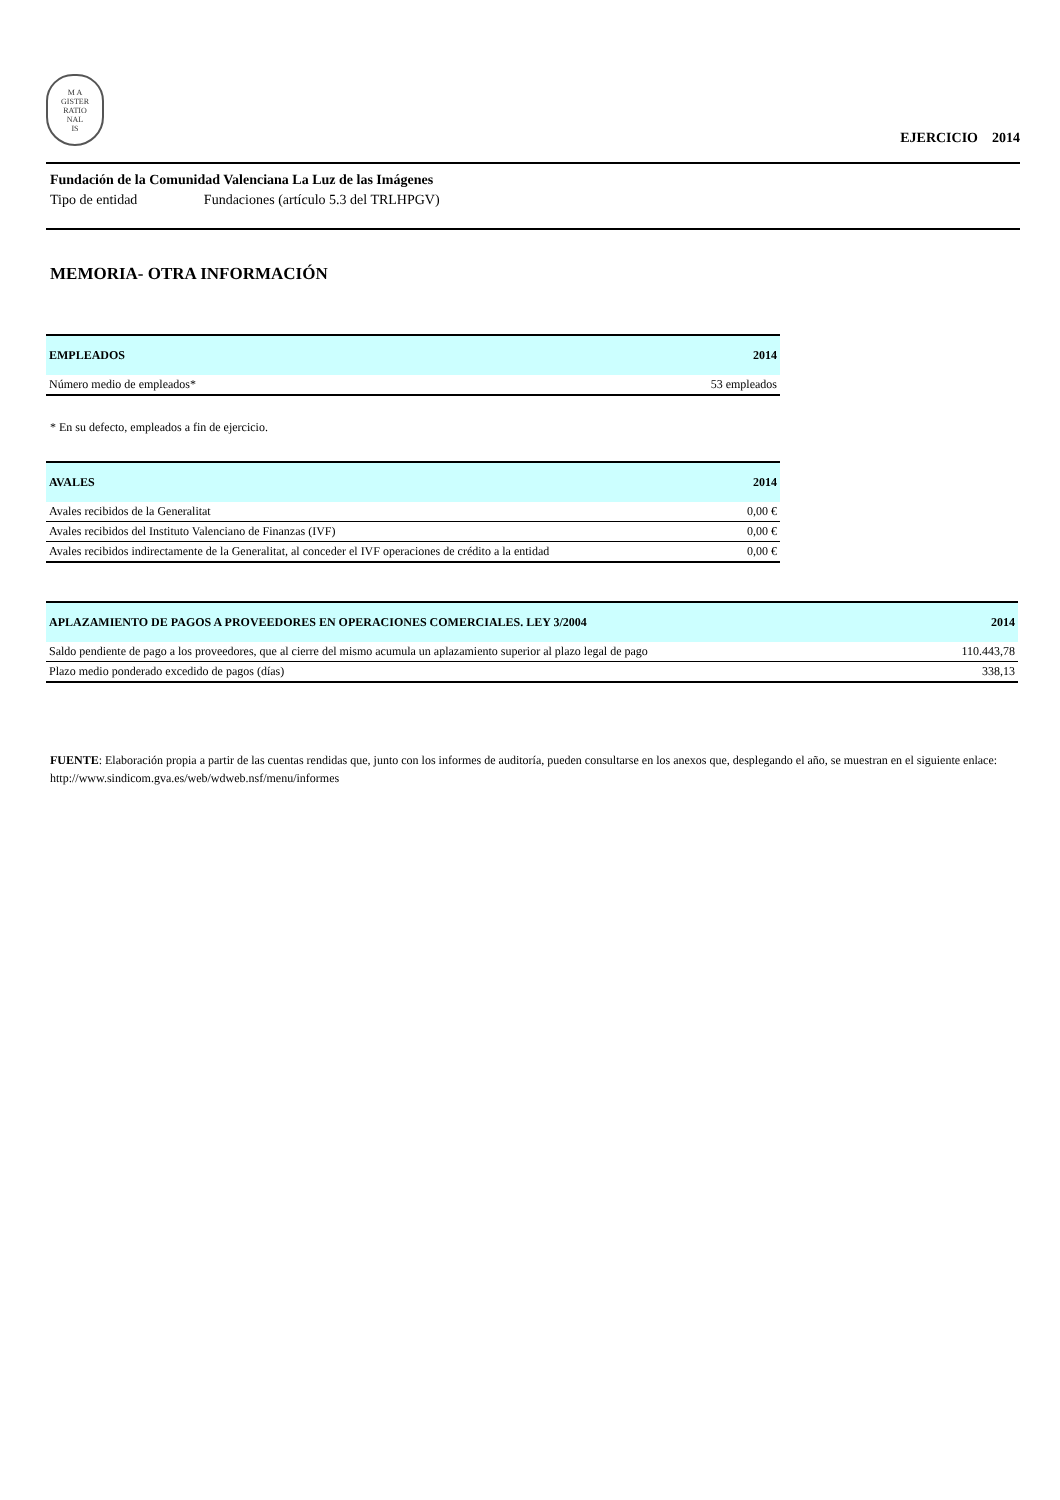M A
GISTER
RATIO
NAL
IS
EJERCICIO 2014
Fundación de la Comunidad Valenciana La Luz de las Imágenes
Tipo de entidad Fundaciones (artículo 5.3 del TRLHPGV)
MEMORIA- OTRA INFORMACIÓN
| EMPLEADOS | 2014 |
| --- | --- |
| Número medio de empleados* | 53 empleados |
* En su defecto, empleados a fin de ejercicio.
| AVALES | 2014 |
| --- | --- |
| Avales recibidos de la Generalitat | 0,00 € |
| Avales recibidos del Instituto Valenciano de Finanzas (IVF) | 0,00 € |
| Avales recibidos indirectamente de la Generalitat, al conceder el IVF operaciones de crédito a la entidad | 0,00 € |
| APLAZAMIENTO DE PAGOS A PROVEEDORES EN OPERACIONES COMERCIALES. LEY 3/2004 | 2014 |
| --- | --- |
| Saldo pendiente de pago a los proveedores, que al cierre del mismo acumula un aplazamiento superior al plazo legal de pago | 110.443,78 |
| Plazo medio ponderado excedido de pagos (días) | 338,13 |
FUENTE: Elaboración propia a partir de las cuentas rendidas que, junto con los informes de auditoría, pueden consultarse en los anexos que, desplegando el año, se muestran en el siguiente enlace: http://www.sindicom.gva.es/web/wdweb.nsf/menu/informes